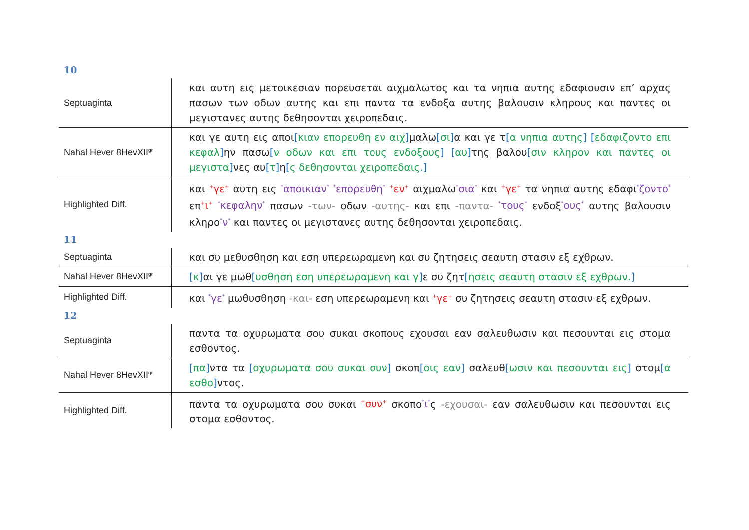10
| Septuaginta | και αυτη εις μετοικεσιαν πορευσεται αιχμαλωτος και τα νηπια αυτης εδαφιουσιν επ’ αρχας πασων των οδων αυτης και επι παντα τα ενδοξα αυτης βαλουσιν κληρους και παντες οι μεγιστανες αυτης δεθησονται χειροπεδαις. |
| Nahal Hever 8HevXII<sup>gr</sup> | και γε αυτη εις αποι [ κιαν επορευθη εν αιχ ] μαλω [ σι ] α και γε τ [ α νηπια αυτης ] [ εδαφιζοντο επι κεφαλ ] ην πασω [ ν οδων και επι τους ενδοξους ] [ αυ ] της βαλου [ σιν κληρον και παντες οι μεγιστα ] νες αυ [ τ ] η [ ς δεθησονται χειροπεδαις. ] |
| Highlighted Diff. | και <sup>+</sup>γε<sup>+</sup> αυτη εις <sup>*</sup>αποικιαν<sup>*</sup> <sup>*</sup>επορευθη<sup>*</sup> <sup>+</sup>εν<sup>+</sup> αιχμαλω <sup>*</sup>σια<sup>*</sup> και <sup>+</sup>γε<sup>+</sup> τα νηπια αυτης εδαφι <sup>*</sup>ζοντο<sup>*</sup> επ <sup>+</sup>ι<sup>+</sup> <sup>*</sup>κεφαλην<sup>*</sup> πασων -των- οδων -αυτης- και επι -παντα- <sup>*</sup>τους<sup>*</sup> ενδοξ <sup>*</sup>ους<sup>*</sup> αυτης βαλουσιν κληρο <sup>*</sup>ν<sup>*</sup> και παντες οι μεγιστανες αυτης δεθησονται χειροπεδαις. |
11
| Septuaginta | και συ μεθυσθηση και εση υπερεωραμενη και συ ζητησεις σεαυτη στασιν εξ εχθρων. |
| Nahal Hever 8HevXII<sup>gr</sup> | [ κ ] αι γε μωθ [ υσθηση εση υπερεωραμενη και γ ] ε συ ζητ [ ησεις σεαυτη στασιν εξ εχθρων. ] |
| Highlighted Diff. | και <sup>*</sup>γε<sup>*</sup> μωθυσθηση -και- εση υπερεωραμενη και <sup>+</sup>γε<sup>+</sup> συ ζητησεις σεαυτη στασιν εξ εχθρων. |
12
| Septuaginta | παντα τα οχυρωματα σου συκαι σκοπους εχουσαι εαν σαλευθωσιν και πεσουνται εις στομα εσθοντος. |
| Nahal Hever 8HevXII<sup>gr</sup> | [ πα ] ντα τα [ οχυρωματα σου συκαι συν ] σκοπ [ οις εαν ] σαλευθ [ ωσιν και πεσουνται εις ] στομ [ α εσθο ] ντος. |
| Highlighted Diff. | παντα τα οχυρωματα σου συκαι <sup>+</sup>συν<sup>+</sup> σκοπο <sup>*</sup>ι<sup>*</sup> ς -εχουσαι- εαν σαλευθωσιν και πεσουνται εις στομα εσθοντος. |